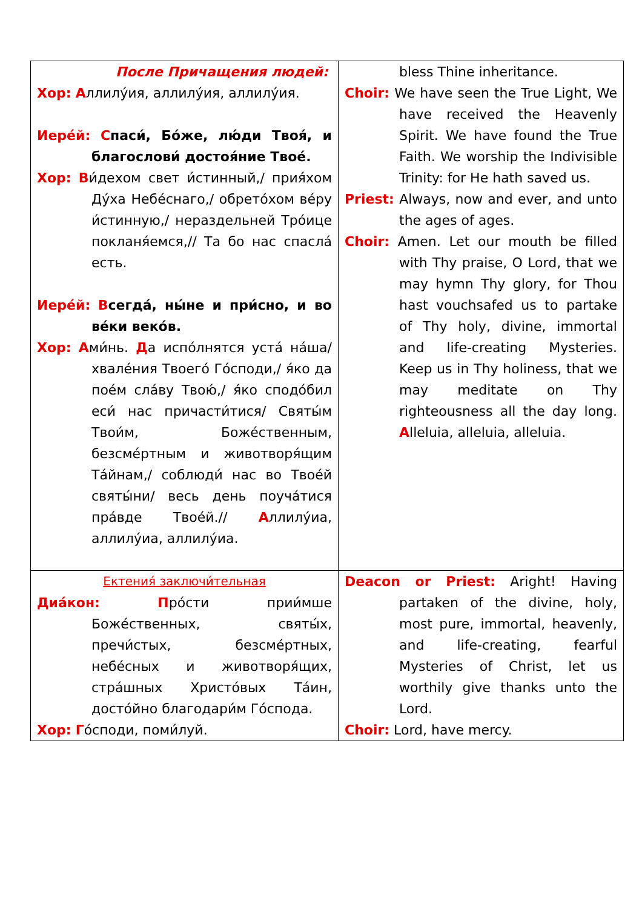| После Причащения людей: Хор: А ллилу́ия, аллилу́ия, аллилу́ия. Иере́й: С паси́, Бо́же, лю́ди Твоя́, и благослови́ достоя́ние Твое́. Хор: В и́дехом свет и́стинный,/ прия́хом Ду́ха Небе́снаго,/ обрето́хом ве́ру и́стинную,/ нераздельней Тро́ице покланя́емся,// Та бо нас спасла́ есть. Иере́й: В сегда́, ны́не и при́сно, и во ве́ки веко́в. Хор: А ми́нь. Д а испо́лнятся уста́ на́ша/ хвале́ния Твоего́ Го́споди,/ я́ко да пое́м сла́ву Твою́,/ я́ко сподо́бил еси́ нас причасти́тися/ Святы́м Твои́м, Боже́ственным, безсме́ртным и животворя́щим Та́йнам,/ соблюди́ нас во Твое́й святы́ни/ весь день поуча́тися пра́вде Твое́й.// А ллилу́иа, аллилу́иа, аллилу́иа. | bless Thine inheritance. Choir: We have seen the True Light, We have received the Heavenly Spirit. We have found the True Faith. We worship the Indivisible Trinity: for He hath saved us. Priest: Always, now and ever, and unto the ages of ages. Choir: Amen. Let our mouth be filled with Thy praise, O Lord, that we may hymn Thy glory, for Thou hast vouchsafed us to partake of Thy holy, divine, immortal and life-creating Mysteries. Keep us in Thy holiness, that we may meditate on Thy righteousness all the day long. A lleluia, alleluia, alleluia. |
| Ектения́ заключи́тельная Диа́кон: П ро́сти прии́мше Боже́ственных, святы́х, пречи́стых, безсме́ртных, небе́сных и животворя́щих, стра́шных Христо́вых Та́ин, досто́йно благодари́м Го́спода. Хор: Г о́споди, поми́луй. | Deacon or Priest: Aright! Having partaken of the divine, holy, most pure, immortal, heavenly, and life-creating, fearful Mysteries of Christ, let us worthily give thanks unto the Lord. Choir: Lord, have mercy. |